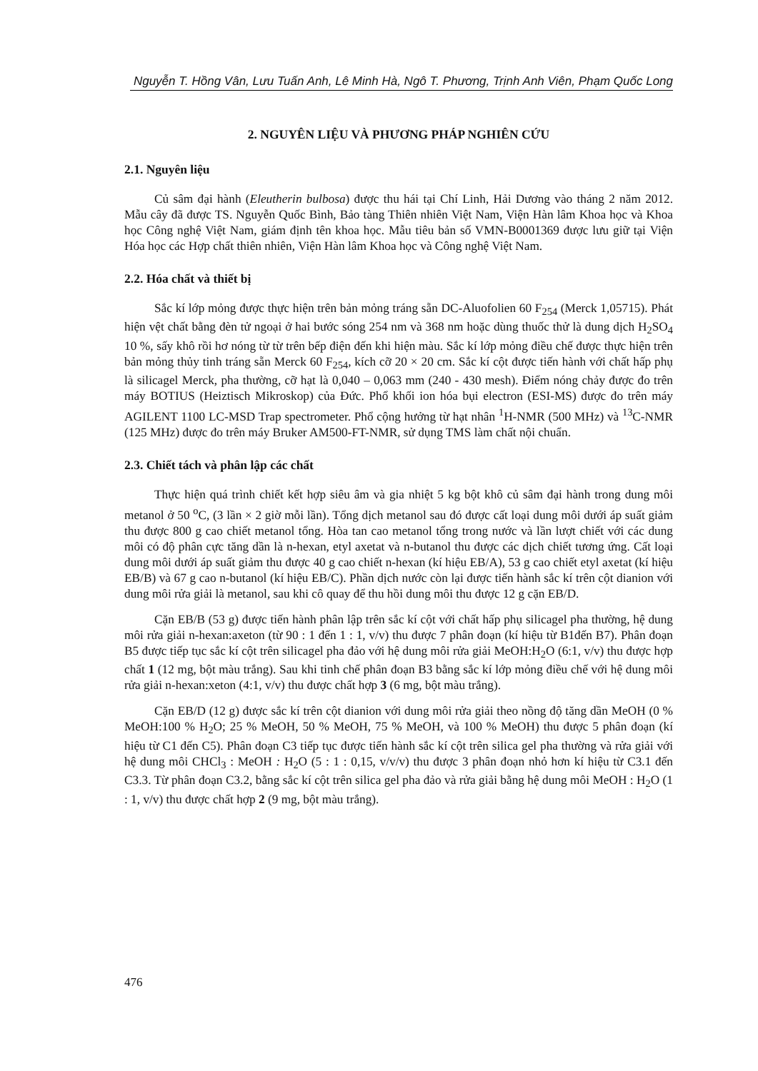Nguyễn T. Hồng Vân, Lưu Tuấn Anh, Lê Minh Hà, Ngô T. Phương, Trịnh Anh Viên, Phạm Quốc Long
2. NGUYÊN LIỆU VÀ PHƯƠNG PHÁP NGHIÊN CỨU
2.1. Nguyên liệu
Củ sâm đại hành (Eleutherin bulbosa) được thu hái tại Chí Linh, Hải Dương vào tháng 2 năm 2012. Mẫu cây đã được TS. Nguyễn Quốc Bình, Bảo tàng Thiên nhiên Việt Nam, Viện Hàn lâm Khoa học và Khoa học Công nghệ Việt Nam, giám định tên khoa học. Mẫu tiêu bản số VMN-B0001369 được lưu giữ tại Viện Hóa học các Hợp chất thiên nhiên, Viện Hàn lâm Khoa học và Công nghệ Việt Nam.
2.2. Hóa chất và thiết bị
Sắc kí lớp mỏng được thực hiện trên bản mỏng tráng sẵn DC-Aluofolien 60 F<sub>254</sub> (Merck 1,05715). Phát hiện vệt chất bằng đèn tử ngoại ở hai bước sóng 254 nm và 368 nm hoặc dùng thuốc thử là dung dịch H<sub>2</sub>SO<sub>4</sub> 10 %, sấy khô rồi hơ nóng từ từ trên bếp điện đến khi hiện màu. Sắc kí lớp mỏng điều chế được thực hiện trên bản mỏng thủy tinh tráng sẵn Merck 60 F<sub>254</sub>, kích cỡ 20 × 20 cm. Sắc kí cột được tiến hành với chất hấp phụ là silicagel Merck, pha thường, cỡ hạt là 0,040 – 0,063 mm (240 - 430 mesh). Điểm nóng chảy được đo trên máy BOTIUS (Heiztisch Mikroskop) của Đức. Phổ khối ion hóa bụi electron (ESI-MS) được đo trên máy AGILENT 1100 LC-MSD Trap spectrometer. Phổ cộng hưởng từ hạt nhân <sup>1</sup>H-NMR (500 MHz) và <sup>13</sup>C-NMR (125 MHz) được đo trên máy Bruker AM500-FT-NMR, sử dụng TMS làm chất nội chuẩn.
2.3. Chiết tách và phân lập các chất
Thực hiện quá trình chiết kết hợp siêu âm và gia nhiệt 5 kg bột khô củ sâm đại hành trong dung môi metanol ở 50 <sup>o</sup>C, (3 lần × 2 giờ mỗi lần). Tổng dịch metanol sau đó được cất loại dung môi dưới áp suất giảm thu được 800 g cao chiết metanol tổng. Hòa tan cao metanol tổng trong nước và lần lượt chiết với các dung môi có độ phân cực tăng dần là n-hexan, etyl axetat và n-butanol thu được các dịch chiết tương ứng. Cất loại dung môi dưới áp suất giảm thu được 40 g cao chiết n-hexan (kí hiệu EB/A), 53 g cao chiết etyl axetat (kí hiệu EB/B) và 67 g cao n-butanol (kí hiệu EB/C). Phần dịch nước còn lại được tiến hành sắc kí trên cột dianion với dung môi rửa giải là metanol, sau khi cô quay để thu hồi dung môi thu được 12 g cặn EB/D.
Cặn EB/B (53 g) được tiến hành phân lập trên sắc kí cột với chất hấp phụ silicagel pha thường, hệ dung môi rửa giải n-hexan:axeton (từ 90 : 1 đến 1 : 1, v/v) thu được 7 phân đoạn (kí hiệu từ B1đến B7). Phân đoạn B5 được tiếp tục sắc kí cột trên silicagel pha đảo với hệ dung môi rửa giải MeOH:H<sub>2</sub>O (6:1, v/v) thu được hợp chất 1 (12 mg, bột màu trắng). Sau khi tinh chế phân đoạn B3 bằng sắc kí lớp mỏng điều chế với hệ dung môi rửa giải n-hexan:xeton (4:1, v/v) thu được chất hợp 3 (6 mg, bột màu trắng).
Cặn EB/D (12 g) được sắc kí trên cột dianion với dung môi rửa giải theo nồng độ tăng dần MeOH (0 % MeOH:100 % H<sub>2</sub>O; 25 % MeOH, 50 % MeOH, 75 % MeOH, và 100 % MeOH) thu được 5 phân đoạn (kí hiệu từ C1 đến C5). Phân đoạn C3 tiếp tục được tiến hành sắc kí cột trên silica gel pha thường và rửa giải với hệ dung môi CHCl<sub>3</sub> : MeOH : H<sub>2</sub>O (5 : 1 : 0,15, v/v/v) thu được 3 phân đoạn nhỏ hơn kí hiệu từ C3.1 đến C3.3. Từ phân đoạn C3.2, bằng sắc kí cột trên silica gel pha đảo và rửa giải bằng hệ dung môi MeOH : H<sub>2</sub>O (1 : 1, v/v) thu được chất hợp 2 (9 mg, bột màu trắng).
476